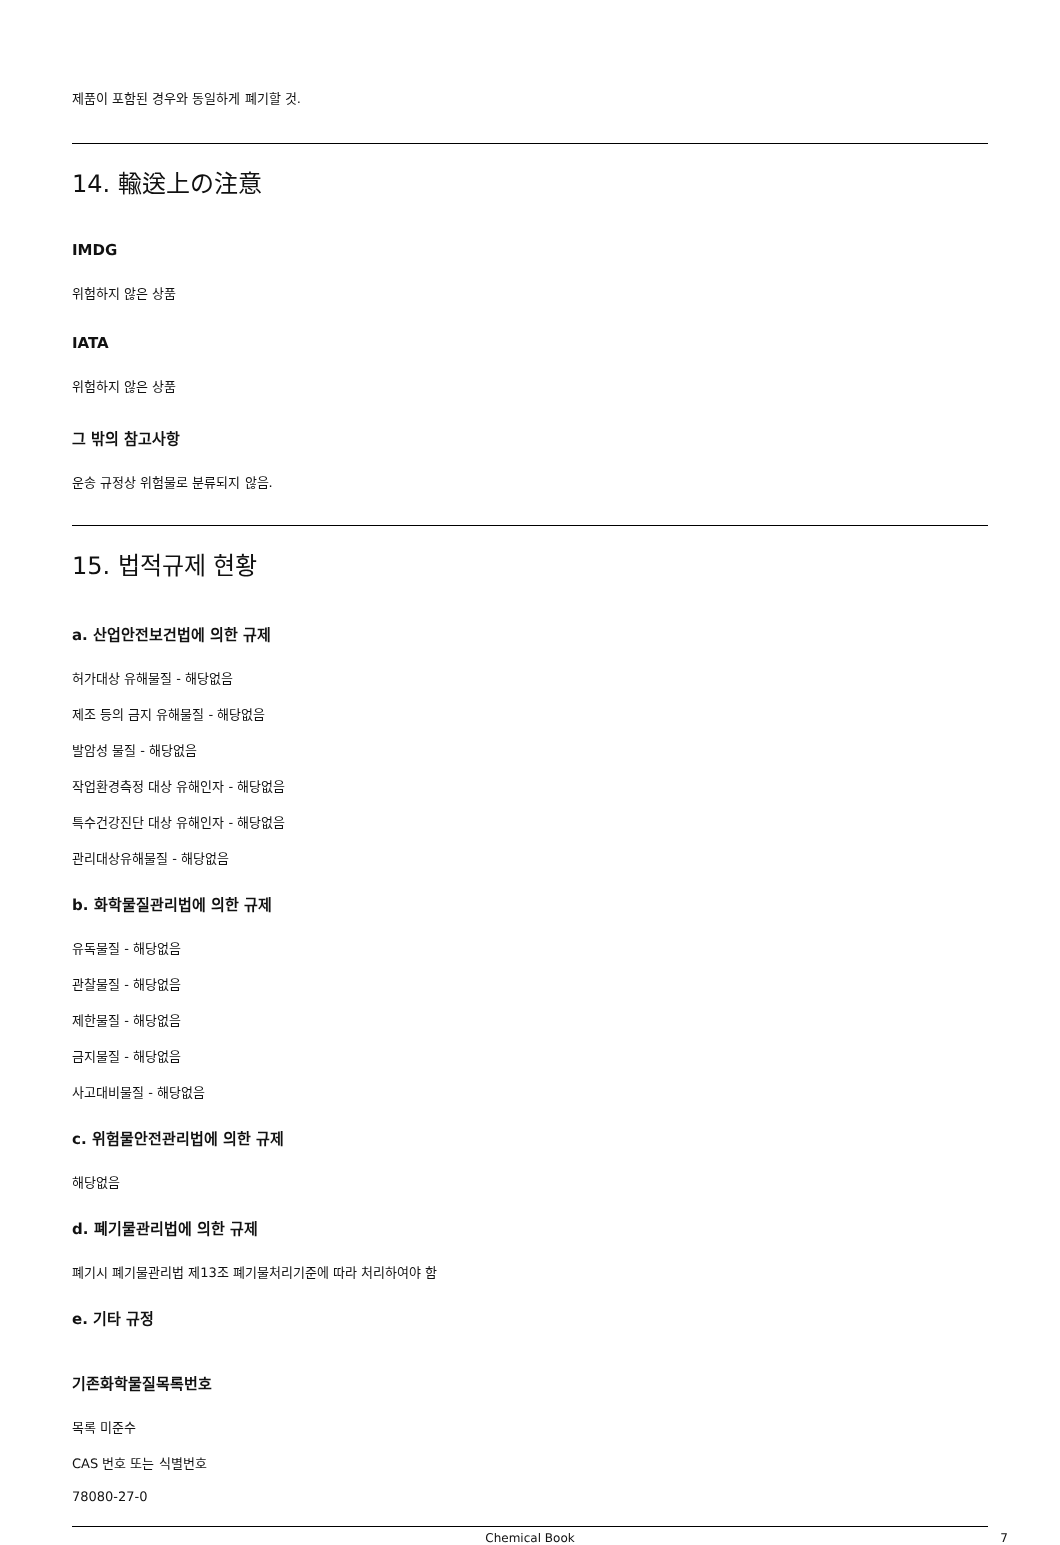제품이 포함된 경우와 동일하게 폐기할 것.
14. 輸送上の注意
IMDG
위험하지 않은 상품
IATA
위험하지 않은 상품
그 밖의 참고사항
운송 규정상 위험물로 분류되지 않음.
15. 법적규제 현황
a. 산업안전보건법에 의한 규제
허가대상 유해물질 - 해당없음
제조 등의 금지 유해물질 - 해당없음
발암성 물질 - 해당없음
작업환경측정 대상 유해인자 - 해당없음
특수건강진단 대상 유해인자 - 해당없음
관리대상유해물질 - 해당없음
b. 화학물질관리법에 의한 규제
유독물질 - 해당없음
관찰물질 - 해당없음
제한물질 - 해당없음
금지물질 - 해당없음
사고대비물질 - 해당없음
c. 위험물안전관리법에 의한 규제
해당없음
d. 폐기물관리법에 의한 규제
폐기시 폐기물관리법 제13조 폐기물처리기준에 따라 처리하여야 함
e. 기타 규정
기존화학물질목록번호
목록 미준수
CAS 번호 또는 식별번호
78080-27-0
Chemical Book 7